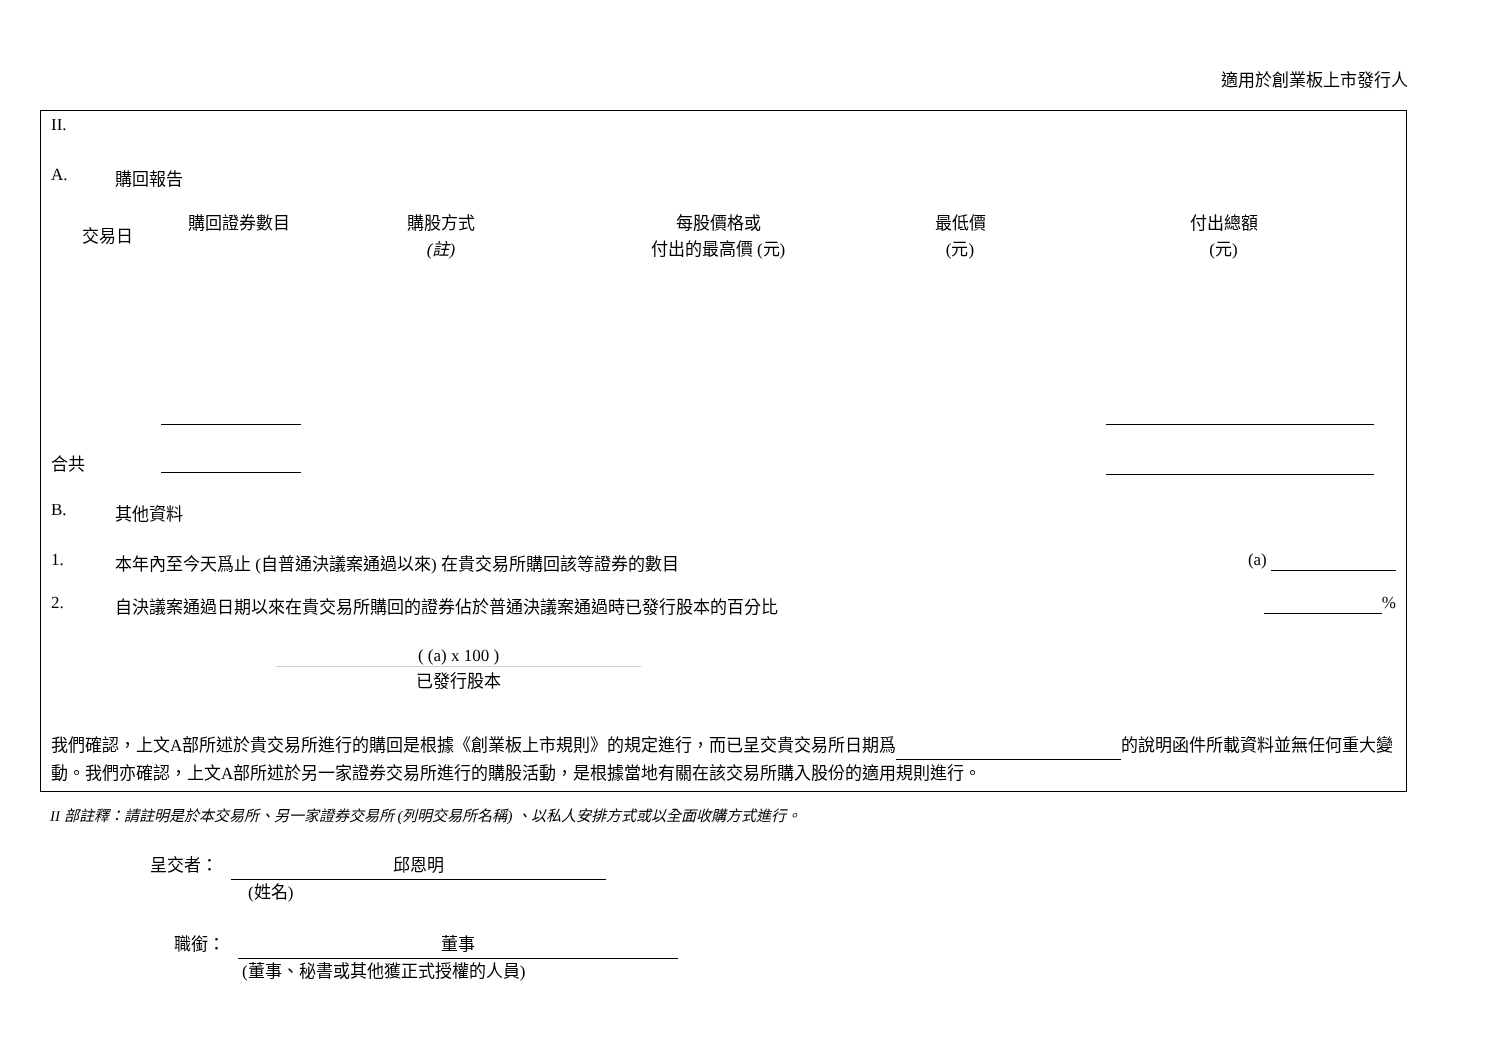適用於創業板上市發行人
II.
A. 購回報告
| 交易日 | 購回證券數目 | 購股方式 (註) | 每股價格或 付出的最高價 (元) | 最低價 (元) | 付出總額 (元) |
| --- | --- | --- | --- | --- | --- |
合共
B. 其他資料
1. 本年內至今天爲止 (自普通決議案通過以來) 在貴交易所購回該等證券的數目 (a)
2. 自決議案通過日期以來在貴交易所購回的證券佔於普通決議案通過時已發行股本的百分比 %
( (a) x 100 )
已發行股本
我們確認，上文A部所述於貴交易所進行的購回是根據《創業板上市規則》的規定進行，而已呈交貴交易所日期爲 的說明函件所載資料並無任何重大變動。我們亦確認，上文A部所述於另一家證券交易所進行的購股活動，是根據當地有關在該交易所購入股份的適用規則進行。
II 部註釋：請註明是於本交易所、另一家證券交易所 (列明交易所名稱) 、以私人安排方式或以全面收購方式進行。
呈交者： 邱恩明
(姓名)
職銜： 董事
(董事、秘書或其他獲正式授權的人員)